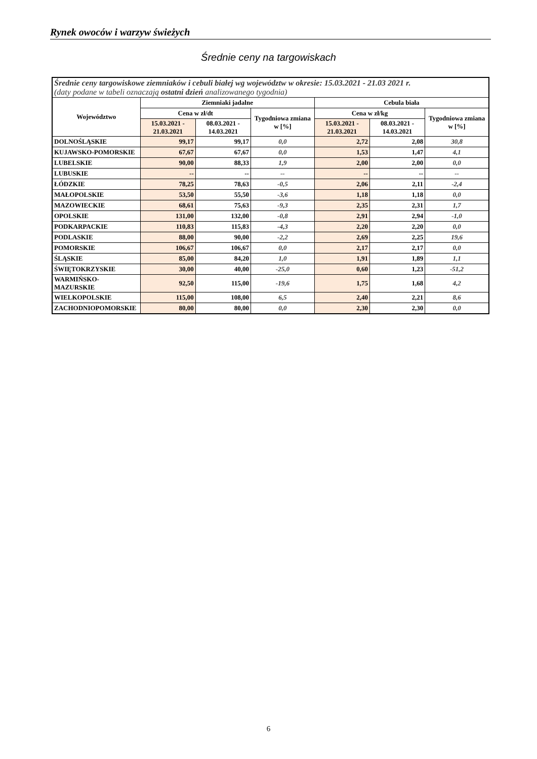Rynek owoców i warzyw świeżych
Średnie ceny na targowiskach
| Średnie ceny targowiskowe ziemniaków i cebuli białej wg województw w okresie: 15.03.2021 - 21.03 2021 r. (daty podane w tabeli oznaczają ostatni dzień analizowanego tygodnia) | | | | | | |
| --- | --- | --- | --- | --- | --- | --- |
| Województwo | Ziemniaki jadalne | | | Cebula biała | | |
| | Cena w zł/dt | | Tygodniowa zmiana w [%] | Cena w zł/kg | | Tygodniowa zmiana w [%] |
| | 15.03.2021 - 21.03.2021 | 08.03.2021 - 14.03.2021 | | 15.03.2021 - 21.03.2021 | 08.03.2021 - 14.03.2021 | |
| DOLNOŚLĄSKIE | 99,17 | 99,17 | 0,0 | 2,72 | 2,08 | 30,8 |
| KUJAWSKO-POMORSKIE | 67,67 | 67,67 | 0,0 | 1,53 | 1,47 | 4,1 |
| LUBELSKIE | 90,00 | 88,33 | 1,9 | 2,00 | 2,00 | 0,0 |
| LUBUSKIE | -- | -- | -- | -- | -- | -- |
| ŁÓDZKIE | 78,25 | 78,63 | -0,5 | 2,06 | 2,11 | -2,4 |
| MAŁOPOLSKIE | 53,50 | 55,50 | -3,6 | 1,18 | 1,18 | 0,0 |
| MAZOWIECKIE | 68,61 | 75,63 | -9,3 | 2,35 | 2,31 | 1,7 |
| OPOLSKIE | 131,00 | 132,00 | -0,8 | 2,91 | 2,94 | -1,0 |
| PODKARPACKIE | 110,83 | 115,83 | -4,3 | 2,20 | 2,20 | 0,0 |
| PODLASKIE | 88,00 | 90,00 | -2,2 | 2,69 | 2,25 | 19,6 |
| POMORSKIE | 106,67 | 106,67 | 0,0 | 2,17 | 2,17 | 0,0 |
| ŚLĄSKIE | 85,00 | 84,20 | 1,0 | 1,91 | 1,89 | 1,1 |
| ŚWIĘTOKRZYSKIE | 30,00 | 40,00 | -25,0 | 0,60 | 1,23 | -51,2 |
| WARMIŃSKO-MAZURSKIE | 92,50 | 115,00 | -19,6 | 1,75 | 1,68 | 4,2 |
| WIELKOPOLSKIE | 115,00 | 108,00 | 6,5 | 2,40 | 2,21 | 8,6 |
| ZACHODNIOPOMORSKIE | 80,00 | 80,00 | 0,0 | 2,30 | 2,30 | 0,0 |
6